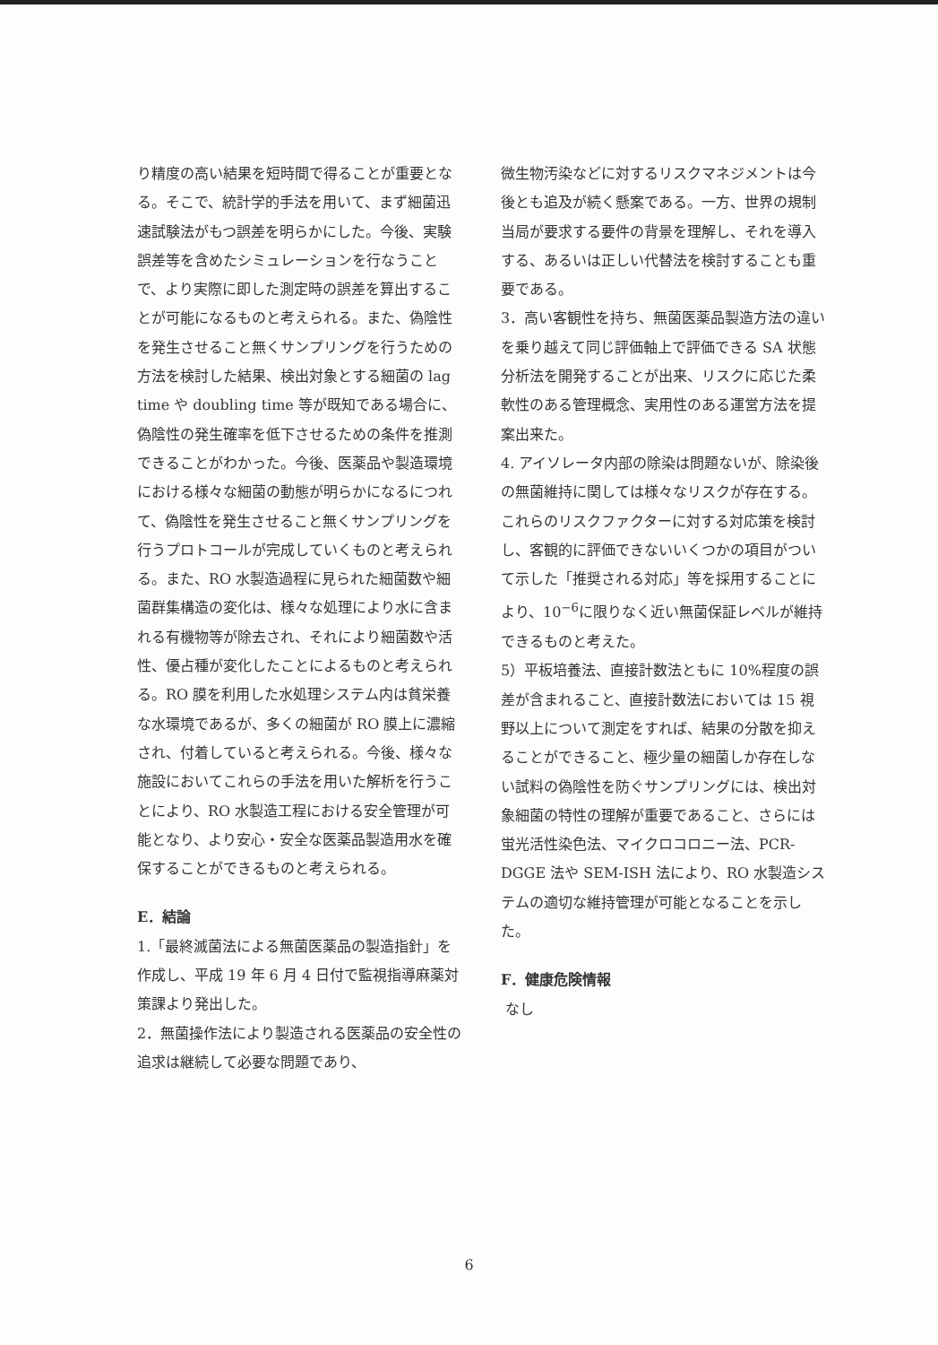り精度の高い結果を短時間で得ることが重要となる。そこで、統計学的手法を用いて、まず細菌迅速試験法がもつ誤差を明らかにした。今後、実験誤差等を含めたシミュレーションを行なうことで、より実際に即した測定時の誤差を算出することが可能になるものと考えられる。また、偽陰性を発生させること無くサンプリングを行うための方法を検討した結果、検出対象とする細菌の lag time や doubling time 等が既知である場合に、偽陰性の発生確率を低下させるための条件を推測できることがわかった。今後、医薬品や製造環境における様々な細菌の動態が明らかになるにつれて、偽陰性を発生させること無くサンプリングを行うプロトコールが完成していくものと考えられる。また、RO 水製造過程に見られた細菌数や細菌群集構造の変化は、様々な処理により水に含まれる有機物等が除去され、それにより細菌数や活性、優占種が変化したことによるものと考えられる。RO 膜を利用した水処理システム内は貧栄養な水環境であるが、多くの細菌が RO 膜上に濃縮され、付着していると考えられる。今後、様々な施設においてこれらの手法を用いた解析を行うことにより、RO 水製造工程における安全管理が可能となり、より安心・安全な医薬品製造用水を確保することができるものと考えられる。
E．結論
1.「最終滅菌法による無菌医薬品の製造指針」を作成し、平成 19 年 6 月 4 日付で監視指導麻薬対策課より発出した。
2．無菌操作法により製造される医薬品の安全性の追求は継続して必要な問題であり、
微生物汚染などに対するリスクマネジメントは今後とも追及が続く懸案である。一方、世界の規制当局が要求する要件の背景を理解し、それを導入する、あるいは正しい代替法を検討することも重要である。
3．高い客観性を持ち、無菌医薬品製造方法の違いを乗り越えて同じ評価軸上で評価できる SA 状態分析法を開発することが出来、リスクに応じた柔軟性のある管理概念、実用性のある運営方法を提案出来た。
4. アイソレータ内部の除染は問題ないが、除染後の無菌維持に関しては様々なリスクが存在する。これらのリスクファクターに対する対応策を検討し、客観的に評価できないいくつかの項目がついて示した「推奨される対応」等を採用することにより、10<sup>−6</sup>に限りなく近い無菌保証レベルが維持できるものと考えた。
5）平板培養法、直接計数法ともに 10%程度の誤差が含まれること、直接計数法においては 15 視野以上について測定をすれば、結果の分散を抑えることができること、極少量の細菌しか存在しない試料の偽陰性を防ぐサンプリングには、検出対象細菌の特性の理解が重要であること、さらには蛍光活性染色法、マイクロコロニー法、PCR-DGGE 法や SEM-ISH 法により、RO 水製造システムの適切な維持管理が可能となることを示した。
F．健康危険情報
なし
6